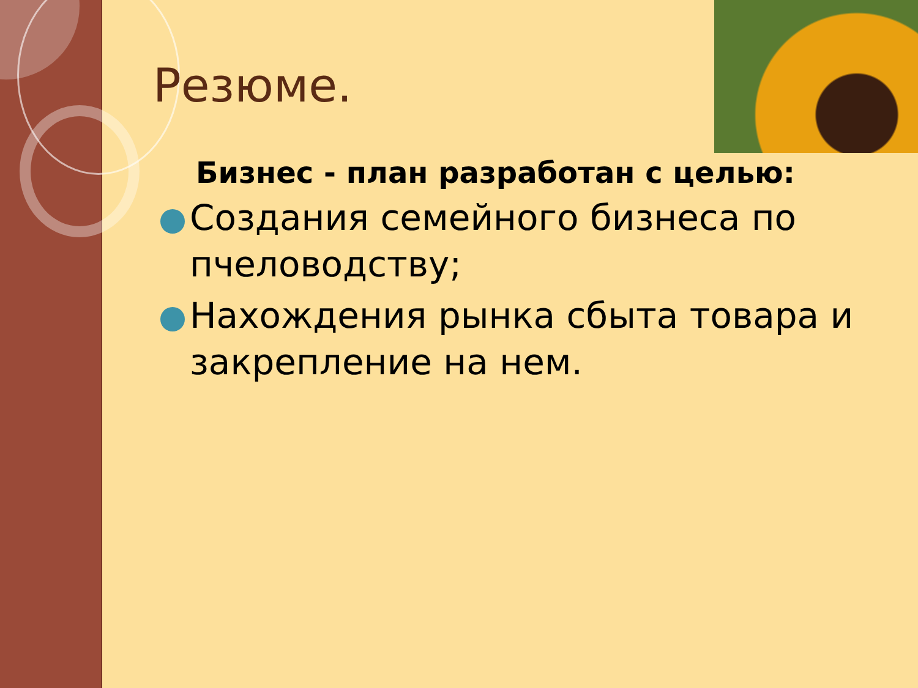Резюме.
Бизнес - план разработан с целью:
Создания семейного бизнеса по пчеловодству;
Нахождения рынка сбыта товара и закрепление на нем.